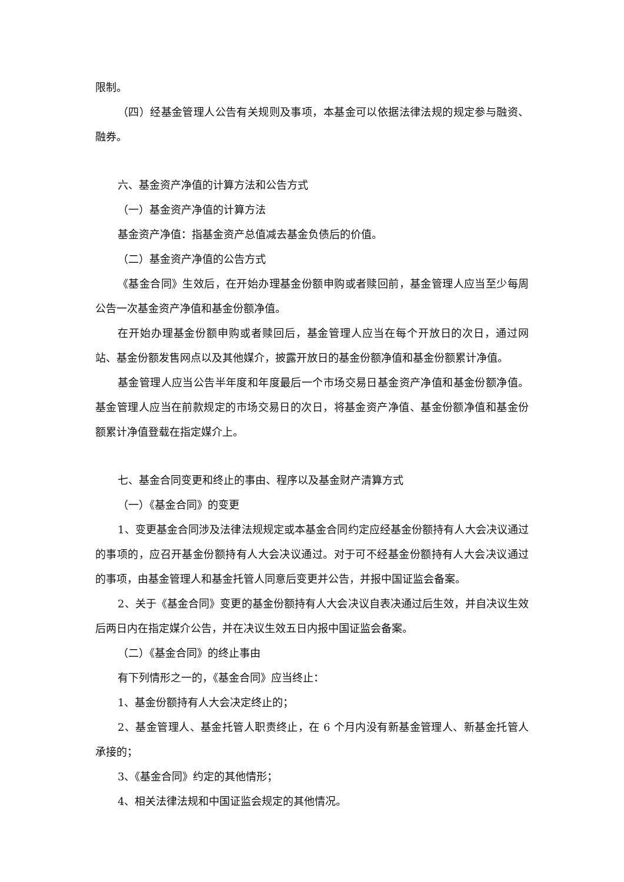限制。
（四）经基金管理人公告有关规则及事项，本基金可以依据法律法规的规定参与融资、融券。
六、基金资产净值的计算方法和公告方式
（一）基金资产净值的计算方法
基金资产净值：指基金资产总值减去基金负债后的价值。
（二）基金资产净值的公告方式
《基金合同》生效后，在开始办理基金份额申购或者赎回前，基金管理人应当至少每周公告一次基金资产净值和基金份额净值。
在开始办理基金份额申购或者赎回后，基金管理人应当在每个开放日的次日，通过网站、基金份额发售网点以及其他媒介，披露开放日的基金份额净值和基金份额累计净值。
基金管理人应当公告半年度和年度最后一个市场交易日基金资产净值和基金份额净值。基金管理人应当在前款规定的市场交易日的次日，将基金资产净值、基金份额净值和基金份额累计净值登载在指定媒介上。
七、基金合同变更和终止的事由、程序以及基金财产清算方式
（一）《基金合同》的变更
1、变更基金合同涉及法律法规规定或本基金合同约定应经基金份额持有人大会决议通过的事项的，应召开基金份额持有人大会决议通过。对于可不经基金份额持有人大会决议通过的事项，由基金管理人和基金托管人同意后变更并公告，并报中国证监会备案。
2、关于《基金合同》变更的基金份额持有人大会决议自表决通过后生效，并自决议生效后两日内在指定媒介公告，并在决议生效五日内报中国证监会备案。
（二）《基金合同》的终止事由
有下列情形之一的，《基金合同》应当终止：
1、基金份额持有人大会决定终止的；
2、基金管理人、基金托管人职责终止，在 6 个月内没有新基金管理人、新基金托管人承接的；
3、《基金合同》约定的其他情形；
4、相关法律法规和中国证监会规定的其他情况。